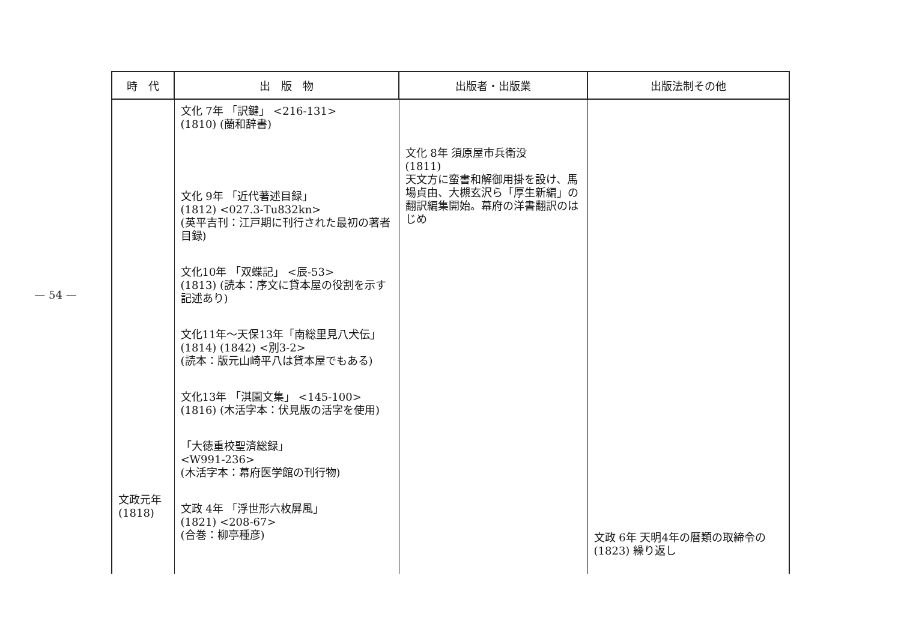— 54 —
| 時 代 | 出 版 物 | 出版者・出版業 | 出版法制その他 |
| --- | --- | --- | --- |
| 文政元年 (1818) | 文化 7年 「訳鍵」 <216-131> (1810) (蘭和辞書) 文化 9年 「近代著述目録」 (1812) <027.3-Tu832kn> (英平吉刊：江戸期に刊行された最初の著者目録) 文化10年 「双蝶記」 <辰-53> (1813) (読本：序文に貸本屋の役割を示す記述あり) 文化11年～天保13年「南総里見八犬伝」 (1814) (1842) <別3-2> (読本：版元山崎平八は貸本屋でもある) 文化13年 「淇園文集」 <145-100> (1816) (木活字本：伏見版の活字を使用) 「大徳重校聖済総録」 <W991-236> (木活字本：幕府医学館の刊行物) 文政 4年 「浮世形六枚屏風」 (1821) <208-67> (合巻：柳亭種彦) | 文化 8年 須原屋市兵衛没 (1811) 天文方に蛮書和解御用掛を設け、馬場貞由、大槻玄沢ら「厚生新編」の翻訳編集開始。幕府の洋書翻訳のはじめ | 文政 6年 天明4年の暦類の取締令の (1823) 繰り返し |